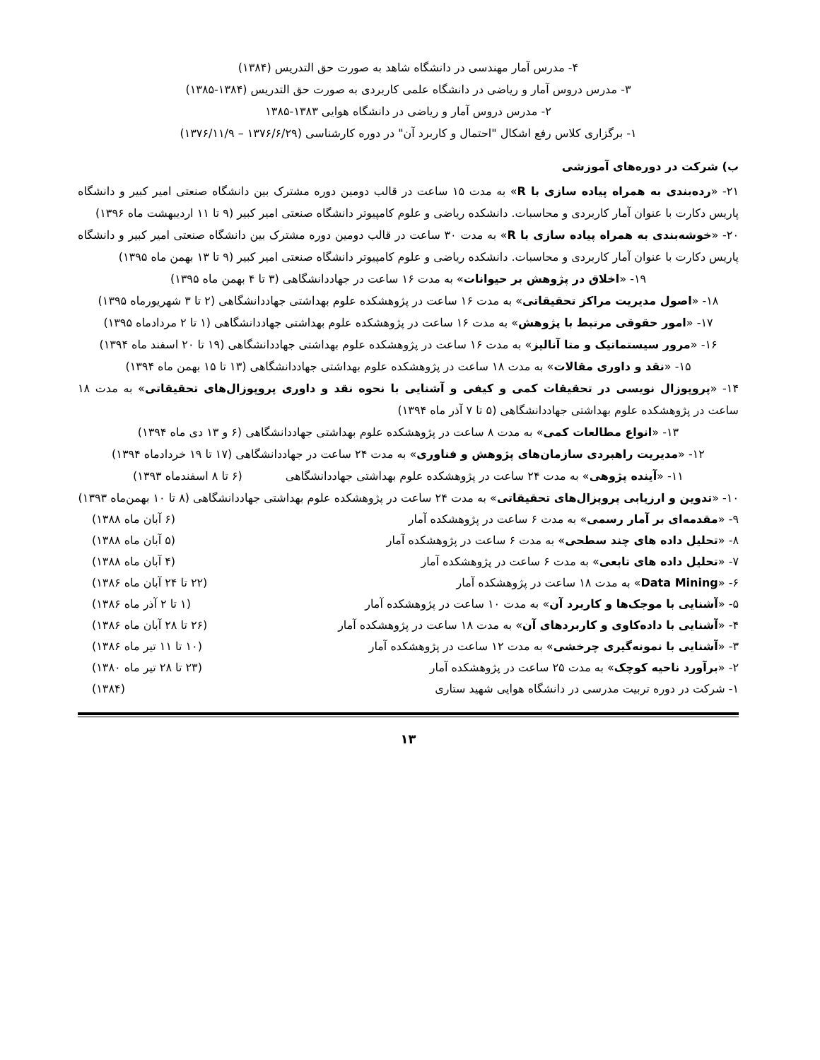۴- مدرس آمار مهندسی در دانشگاه شاهد به صورت حق التدریس (۱۳۸۴)
۳- مدرس دروس آمار و ریاضی در دانشگاه علمی کاربردی به صورت حق التدریس (۱۳۸۴-۱۳۸۵)
۲- مدرس دروس آمار و ریاضی در دانشگاه هوایی ۱۳۸۳-۱۳۸۵
۱- برگزاری کلاس رفع اشکال "احتمال و کاربرد آن" در دوره کارشناسی (۱۳۷۶/۶/۲۹ – ۱۳۷۶/۱۱/۹)
ب) شرکت در دوره‌های آموزشی
۲۱- «رده‌بندی به همراه پیاده سازی با R» به مدت ۱۵ ساعت در قالب دومین دوره مشترک بین دانشگاه صنعتی امیر کبیر و دانشگاه پاریس دکارت با عنوان آمار کاربردی و محاسبات. دانشکده ریاضی و علوم کامپیوتر دانشگاه صنعتی امیر کبیر (۹ تا ۱۱ اردیبهشت ماه ۱۳۹۶)
۲۰- «خوشه‌بندی به همراه پیاده سازی با R» به مدت ۳۰ ساعت در قالب دومین دوره مشترک بین دانشگاه صنعتی امیر کبیر و دانشگاه پاریس دکارت با عنوان آمار کاربردی و محاسبات. دانشکده ریاضی و علوم کامپیوتر دانشگاه صنعتی امیر کبیر (۹ تا ۱۳ بهمن ماه ۱۳۹۵)
۱۹- «اخلاق در پژوهش بر حیوانات» به مدت ۱۶ ساعت در جهاددانشگاهی (۳ تا ۴ بهمن ماه ۱۳۹۵)
۱۸- «اصول مدیریت مراکز تحقیقاتی» به مدت ۱۶ ساعت در پژوهشکده علوم بهداشتی جهاددانشگاهی (۲ تا ۳ شهریورماه ۱۳۹۵)
۱۷- «امور حقوقی مرتبط با پژوهش» به مدت ۱۶ ساعت در پژوهشکده علوم بهداشتی جهاددانشگاهی (۱ تا ۲ مردادماه ۱۳۹۵)
۱۶- «مرور سیستماتیک و متا آنالیز» به مدت ۱۶ ساعت در پژوهشکده علوم بهداشتی جهاددانشگاهی (۱۹ تا ۲۰ اسفند ماه ۱۳۹۴)
۱۵- «نقد و داوری مقالات» به مدت ۱۸ ساعت در پژوهشکده علوم بهداشتی جهاددانشگاهی (۱۳ تا ۱۵ بهمن ماه ۱۳۹۴)
۱۴- «پروپوزال نویسی در تحقیقات کمی و کیفی و آشنایی با نحوه نقد و داوری پروپوزال‌های تحقیقاتی» به مدت ۱۸ ساعت در پژوهشکده علوم بهداشتی جهاددانشگاهی (۵ تا ۷ آذر ماه ۱۳۹۴)
۱۳- «انواع مطالعات کمی» به مدت ۸ ساعت در پژوهشکده علوم بهداشتی جهاددانشگاهی (۶ و ۱۳ دی ماه ۱۳۹۴)
۱۲- «مدیریت راهبردی سازمان‌های پژوهش و فناوری» به مدت ۲۴ ساعت در جهاددانشگاهی (۱۷ تا ۱۹ خردادماه ۱۳۹۴)
۱۱- «آینده پژوهی» به مدت ۲۴ ساعت در پژوهشکده علوم بهداشتی جهاددانشگاهی (۶ تا ۸ اسفندماه ۱۳۹۳)
۱۰- «تدوین و ارزیابی پروپزال‌های تحقیقاتی» به مدت ۲۴ ساعت در پژوهشکده علوم بهداشتی جهاددانشگاهی (۸ تا ۱۰ بهمن‌ماه ۱۳۹۳)
۹- «مقدمه‌ای بر آمار رسمی» به مدت ۶ ساعت در پژوهشکده آمار (۶ آبان ماه ۱۳۸۸)
۸- «تحلیل داده های چند سطحی» به مدت ۶ ساعت در پژوهشکده آمار (۵ آبان ماه ۱۳۸۸)
۷- «تحلیل داده های تابعی» به مدت ۶ ساعت در پژوهشکده آمار (۴ آبان ماه ۱۳۸۸)
۶- «Data Mining» به مدت ۱۸ ساعت در پژوهشکده آمار (۲۲ تا ۲۴ آبان ماه ۱۳۸۶)
۵- «آشنایی با موجک‌ها و کاربرد آن» به مدت ۱۰ ساعت در پژوهشکده آمار (۱ تا ۲ آذر ماه ۱۳۸۶)
۴- «آشنایی با داده‌کاوی و کاربردهای آن» به مدت ۱۸ ساعت در پژوهشکده آمار (۲۶ تا ۲۸ آبان ماه ۱۳۸۶)
۳- «آشنایی با نمونه‌گیری چرخشی» به مدت ۱۲ ساعت در پژوهشکده آمار (۱۰ تا ۱۱ تیر ماه ۱۳۸۶)
۲- «برآورد ناحیه کوچک» به مدت ۲۵ ساعت در پژوهشکده آمار (۲۳ تا ۲۸ تیر ماه ۱۳۸۰)
۱- شرکت در دوره تربیت مدرسی در دانشگاه هوایی شهید ستاری (۱۳۸۴)
۱۳